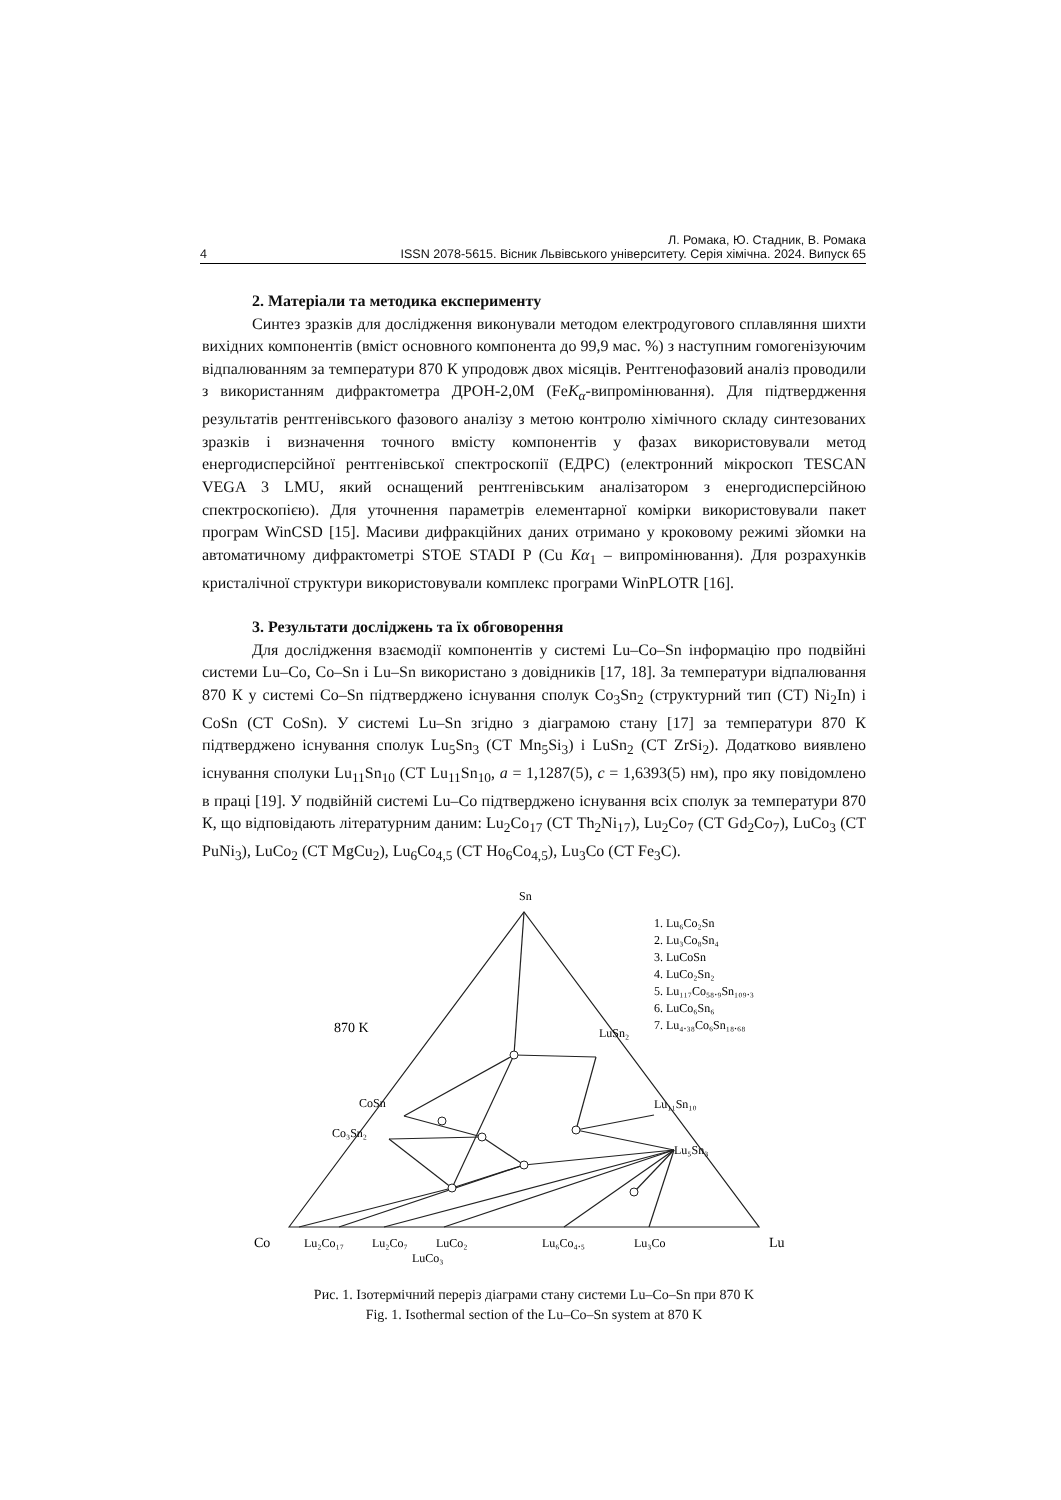Л. Ромака, Ю. Стадник, В. Ромака
4 ISSN 2078-5615. Вісник Львівського університету. Серія хімічна. 2024. Випуск 65
2. Матеріали та методика експерименту
Синтез зразків для дослідження виконували методом електродугового сплавляння шихти вихідних компонентів (вміст основного компонента до 99,9 мас. %) з наступним гомогенізуючим відпалюванням за температури 870 К упродовж двох місяців. Рентгенофазовий аналіз проводили з використанням дифрактометра ДРОН-2,0М (FeK<sub>α</sub>-випромінювання). Для підтвердження результатів рентгенівського фазового аналізу з метою контролю хімічного складу синтезованих зразків і визначення точного вмісту компонентів у фазах використовували метод енергодисперсійної рентгенівської спектроскопії (ЕДРС) (електронний мікроскоп TESCAN VEGA 3 LMU, який оснащений рентгенівським аналізатором з енергодисперсійною спектроскопією). Для уточнення параметрів елементарної комірки використовували пакет програм WinCSD [15]. Масиви дифракційних даних отримано у кроковому режимі зйомки на автоматичному дифрактометрі STOE STADI P (Cu Kα<sub>1</sub> – випромінювання). Для розрахунків кристалічної структури використовували комплекс програми WinPLOTR [16].
3. Результати досліджень та їх обговорення
Для дослідження взаємодії компонентів у системі Lu–Co–Sn інформацію про подвійні системи Lu–Co, Co–Sn і Lu–Sn використано з довідників [17, 18]. За температури відпалювання 870 К у системі Co–Sn підтверджено існування сполук Co<sub>3</sub>Sn<sub>2</sub> (структурний тип (СТ) Ni<sub>2</sub>In) і CoSn (СТ CoSn). У системі Lu–Sn згідно з діаграмою стану [17] за температури 870 К підтверджено існування сполук Lu<sub>5</sub>Sn<sub>3</sub> (СТ Mn<sub>5</sub>Si<sub>3</sub>) і LuSn<sub>2</sub> (СТ ZrSi<sub>2</sub>). Додатково виявлено існування сполуки Lu<sub>11</sub>Sn<sub>10</sub> (СТ Lu<sub>11</sub>Sn<sub>10</sub>, a = 1,1287(5), c = 1,6393(5) нм), про яку повідомлено в праці [19]. У подвійній системі Lu–Co підтверджено існування всіх сполук за температури 870 К, що відповідають літературним даним: Lu<sub>2</sub>Co<sub>17</sub> (СТ Th<sub>2</sub>Ni<sub>17</sub>), Lu<sub>2</sub>Co<sub>7</sub> (СТ Gd<sub>2</sub>Co<sub>7</sub>), LuCo<sub>3</sub> (СТ PuNi<sub>3</sub>), LuCo<sub>2</sub> (СТ MgCu<sub>2</sub>), Lu<sub>6</sub>Co<sub>4,5</sub> (СТ Ho<sub>6</sub>Co<sub>4,5</sub>), Lu<sub>3</sub>Co (СТ Fe<sub>3</sub>C).
Sn
870 K
1. Lu₆Co₂Sn
2. Lu₃Co₈Sn₄
3. LuCoSn
4. LuCo₂Sn₂
5. Lu₁₁₇Co₅₈.₉Sn₁₀₉.₃
6. LuCo₆Sn₆
7. Lu₄.₃₈Co₆Sn₁₈.₆₈
LuSn₂
Lu₁₁Sn₁₀
Lu₅Sn₃
CoSn
Co₃Sn₂
Co
Lu₂Co₁₇
Lu₂Co₇
LuCo₂
LuCo₃
Lu₆Co₄.₅
Lu₃Co
Lu
Рис. 1. Ізотермічний переріз діаграми стану системи Lu–Co–Sn при 870 K
Fig. 1. Isothermal section of the Lu–Co–Sn system at 870 K